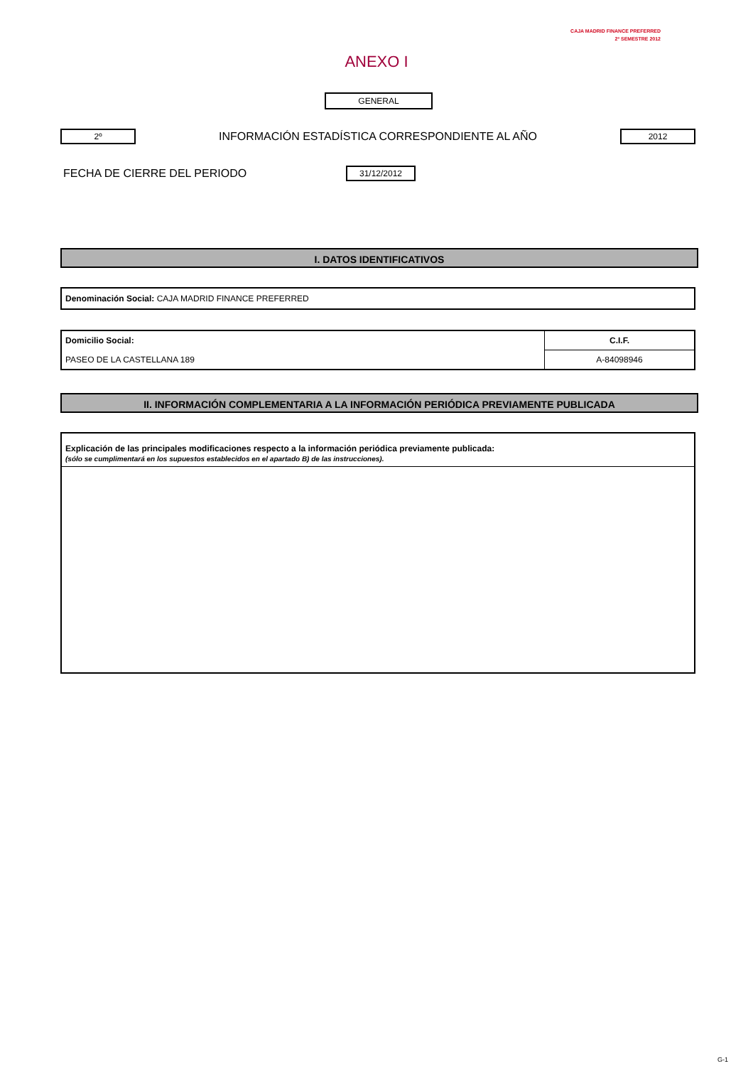CAJA MADRID FINANCE PREFERRED
2º SEMESTRE 2012
ANEXO I
GENERAL
2º
INFORMACIÓN ESTADÍSTICA CORRESPONDIENTE AL AÑO
2012
FECHA DE CIERRE DEL PERIODO
31/12/2012
I. DATOS IDENTIFICATIVOS
Denominación Social: CAJA MADRID FINANCE PREFERRED
| Domicilio Social: | C.I.F. |
| PASEO DE LA CASTELLANA 189 | A-84098946 |
II. INFORMACIÓN COMPLEMENTARIA A LA INFORMACIÓN PERIÓDICA PREVIAMENTE PUBLICADA
Explicación de las principales modificaciones respecto a la información periódica previamente publicada:
(sólo se cumplimentará en los supuestos establecidos en el apartado B) de las instrucciones).
G-1